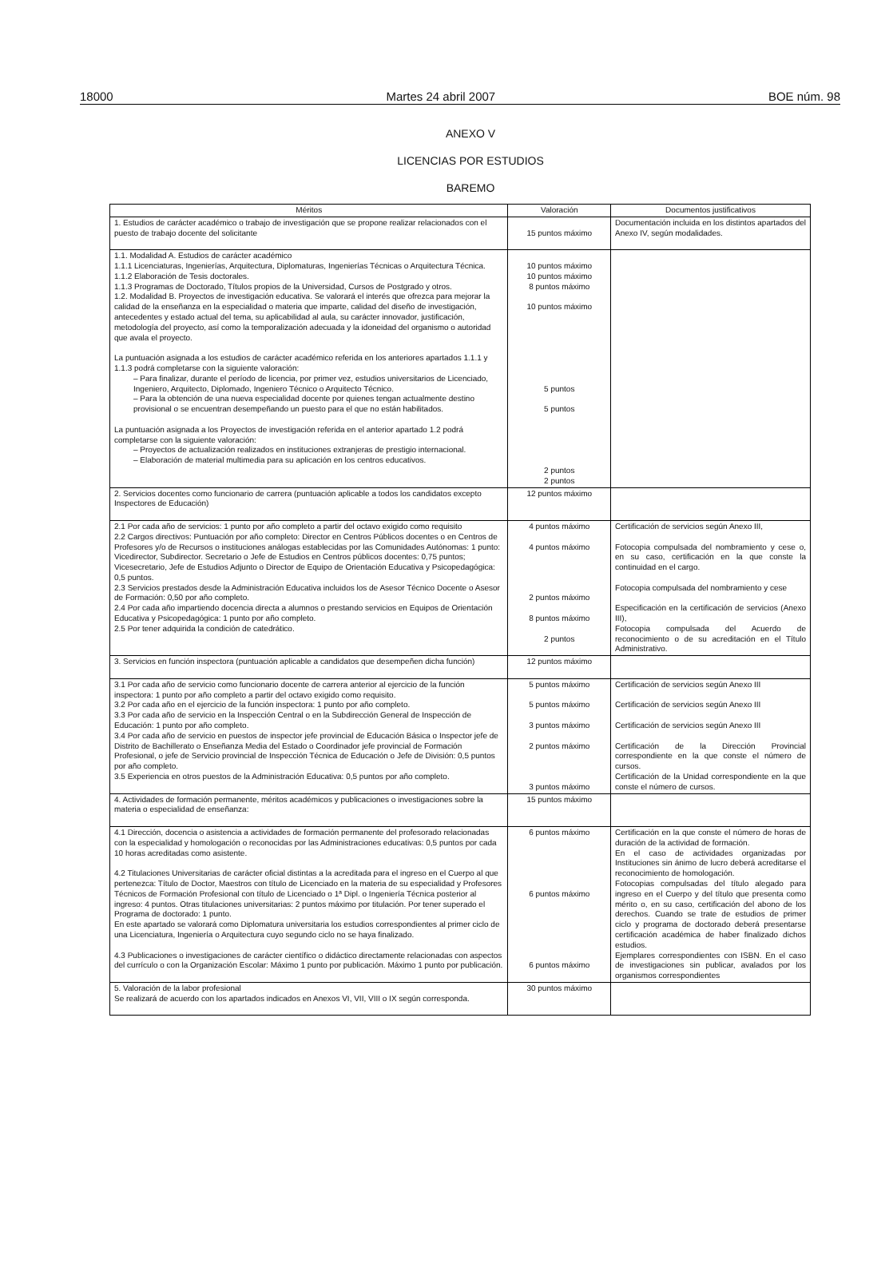18000 Martes 24 abril 2007 BOE núm. 98
ANEXO V
LICENCIAS POR ESTUDIOS
BAREMO
| Méritos | Valoración | Documentos justificativos |
| --- | --- | --- |
| 1. Estudios de carácter académico o trabajo de investigación que se propone realizar relacionados con el puesto de trabajo docente del solicitante | 15 puntos máximo | Documentación incluida en los distintos apartados del Anexo IV, según modalidades. |
| 1.1. Modalidad A. Estudios de carácter académico 1.1.1 Licenciaturas, Ingenierías, Arquitectura, Diplomaturas, Ingenierías Técnicas o Arquitectura Técnica. 1.1.2 Elaboración de Tesis doctorales. 1.1.3 Programas de Doctorado, Títulos propios de la Universidad, Cursos de Postgrado y otros. 1.2. Modalidad B. Proyectos de investigación educativa. Se valorará el interés que ofrezca para mejorar la calidad de la enseñanza en la especialidad o materia que imparte, calidad del diseño de investigación, antecedentes y estado actual del tema, su aplicabilidad al aula, su carácter innovador, justificación, metodología del proyecto, así como la temporalización adecuada y la idoneidad del organismo o autoridad que avala el proyecto. La puntuación asignada a los estudios de carácter académico referida en los anteriores apartados 1.1.1 y 1.1.3 podrá completarse con la siguiente valoración: – Para finalizar, durante el período de licencia, por primer vez, estudios universitarios de Licenciado, Ingeniero, Arquitecto, Diplomado, Ingeniero Técnico o Arquitecto Técnico. – Para la obtención de una nueva especialidad docente por quienes tengan actualmente destino provisional o se encuentran desempeñando un puesto para el que no están habilitados. La puntuación asignada a los Proyectos de investigación referida en el anterior apartado 1.2 podrá completarse con la siguiente valoración: – Proyectos de actualización realizados en instituciones extranjeras de prestigio internacional. – Elaboración de material multimedia para su aplicación en los centros educativos. | 10 puntos máximo 10 puntos máximo 8 puntos máximo 10 puntos máximo 5 puntos 5 puntos 2 puntos 2 puntos | |
| 2. Servicios docentes como funcionario de carrera (puntuación aplicable a todos los candidatos excepto Inspectores de Educación) | 12 puntos máximo | |
| 2.1 Por cada año de servicios: 1 punto por año completo a partir del octavo exigido como requisito 2.2 Cargos directivos: Puntuación por año completo: Director en Centros Públicos docentes o en Centros de Profesores y/o de Recursos o instituciones análogas establecidas por las Comunidades Autónomas: 1 punto: Vicedirector, Subdirector. Secretario o Jefe de Estudios en Centros públicos docentes: 0,75 puntos; Vicesecretario, Jefe de Estudios Adjunto o Director de Equipo de Orientación Educativa y Psicopedagógica: 0,5 puntos. 2.3 Servicios prestados desde la Administración Educativa incluidos los de Asesor Técnico Docente o Asesor de Formación: 0,50 por año completo. 2.4 Por cada año impartiendo docencia directa a alumnos o prestando servicios en Equipos de Orientación Educativa y Psicopedagógica: 1 punto por año completo. 2.5 Por tener adquirida la condición de catedrático. | 4 puntos máximo 4 puntos máximo 2 puntos máximo 8 puntos máximo 2 puntos | Certificación de servicios según Anexo III, Fotocopia compulsada del nombramiento y cese o, en su caso, certificación en la que conste la continuidad en el cargo. Fotocopia compulsada del nombramiento y cese Especificación en la certificación de servicios (Anexo III), Fotocopia compulsada del Acuerdo de reconocimiento o de su acreditación en el Título Administrativo. |
| 3. Servicios en función inspectora (puntuación aplicable a candidatos que desempeñen dicha función) | 12 puntos máximo | |
| 3.1 Por cada año de servicio como funcionario docente de carrera anterior al ejercicio de la función inspectora: 1 punto por año completo a partir del octavo exigido como requisito. 3.2 Por cada año en el ejercicio de la función inspectora: 1 punto por año completo. 3.3 Por cada año de servicio en la Inspección Central o en la Subdirección General de Inspección de Educación: 1 punto por año completo. 3.4 Por cada año de servicio en puestos de inspector jefe provincial de Educación Básica o Inspector jefe de Distrito de Bachillerato o Enseñanza Media del Estado o Coordinador jefe provincial de Formación Profesional, o jefe de Servicio provincial de Inspección Técnica de Educación o Jefe de División: 0,5 puntos por año completo. 3.5 Experiencia en otros puestos de la Administración Educativa: 0,5 puntos por año completo. | 5 puntos máximo 5 puntos máximo 3 puntos máximo 2 puntos máximo 3 puntos máximo | Certificación de servicios según Anexo III Certificación de servicios según Anexo III Certificación de servicios según Anexo III Certificación de la Dirección Provincial correspondiente en la que conste el número de cursos. Certificación de la Unidad correspondiente en la que conste el número de cursos. |
| 4. Actividades de formación permanente, méritos académicos y publicaciones o investigaciones sobre la materia o especialidad de enseñanza: | 15 puntos máximo | |
| 4.1 Dirección, docencia o asistencia a actividades de formación permanente del profesorado relacionadas con la especialidad y homologación o reconocidas por las Administraciones educativas: 0,5 puntos por cada 10 horas acreditadas como asistente. 4.2 Titulaciones Universitarias de carácter oficial distintas a la acreditada para el ingreso en el Cuerpo al que pertenezca: Título de Doctor, Maestros con título de Licenciado en la materia de su especialidad y Profesores Técnicos de Formación Profesional con título de Licenciado o 1ª Dipl. o Ingeniería Técnica posterior al ingreso: 4 puntos. Otras titulaciones universitarias: 2 puntos máximo por titulación. Por tener superado el Programa de doctorado: 1 punto. En este apartado se valorará como Diplomatura universitaria los estudios correspondientes al primer ciclo de una Licenciatura, Ingeniería o Arquitectura cuyo segundo ciclo no se haya finalizado. 4.3 Publicaciones o investigaciones de carácter científico o didáctico directamente relacionadas con aspectos del currículo o con la Organización Escolar: Máximo 1 punto por publicación. Máximo 1 punto por publicación. | 6 puntos máximo 6 puntos máximo 6 puntos máximo | Certificación en la que conste el número de horas de duración de la actividad de formación. En el caso de actividades organizadas por Instituciones sin ánimo de lucro deberá acreditarse el reconocimiento de homologación. Fotocopias compulsadas del título alegado para ingreso en el Cuerpo y del título que presenta como mérito o, en su caso, certificación del abono de los derechos. Cuando se trate de estudios de primer ciclo y programa de doctorado deberá presentarse certificación académica de haber finalizado dichos estudios. Ejemplares correspondientes con ISBN. En el caso de investigaciones sin publicar, avalados por los organismos correspondientes |
| 5. Valoración de la labor profesional Se realizará de acuerdo con los apartados indicados en Anexos VI, VII, VIII o IX según corresponda. | 30 puntos máximo | |